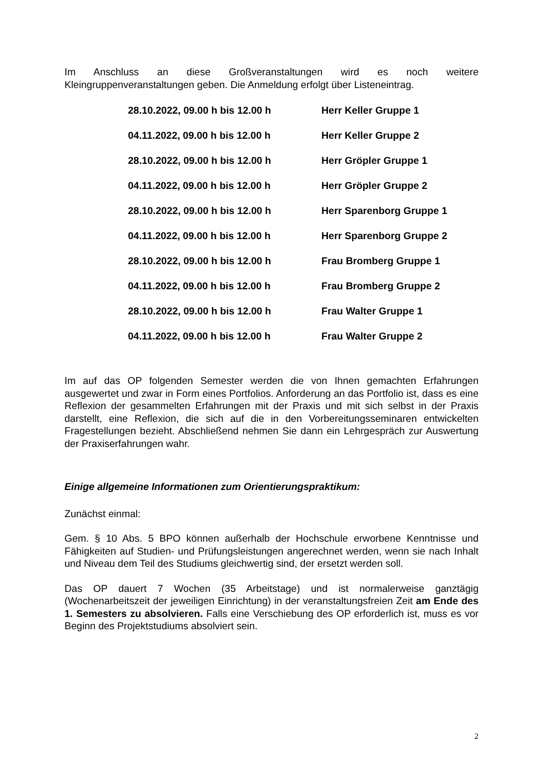Im Anschluss an diese Großveranstaltungen wird es noch weitere Kleingruppenveranstaltungen geben. Die Anmeldung erfolgt über Listeneintrag.
| 28.10.2022, 09.00 h bis 12.00 h | Herr Keller Gruppe 1 |
| 04.11.2022, 09.00 h bis 12.00 h | Herr Keller Gruppe 2 |
| 28.10.2022, 09.00 h bis 12.00 h | Herr Gröpler Gruppe 1 |
| 04.11.2022, 09.00 h bis 12.00 h | Herr Gröpler Gruppe 2 |
| 28.10.2022, 09.00 h bis 12.00 h | Herr Sparenborg Gruppe 1 |
| 04.11.2022, 09.00 h bis 12.00 h | Herr Sparenborg Gruppe 2 |
| 28.10.2022, 09.00 h bis 12.00 h | Frau Bromberg Gruppe 1 |
| 04.11.2022, 09.00 h bis 12.00 h | Frau Bromberg Gruppe 2 |
| 28.10.2022, 09.00 h bis 12.00 h | Frau Walter Gruppe 1 |
| 04.11.2022, 09.00 h bis 12.00 h | Frau Walter Gruppe 2 |
Im auf das OP folgenden Semester werden die von Ihnen gemachten Erfahrungen ausgewertet und zwar in Form eines Portfolios. Anforderung an das Portfolio ist, dass es eine Reflexion der gesammelten Erfahrungen mit der Praxis und mit sich selbst in der Praxis darstellt, eine Reflexion, die sich auf die in den Vorbereitungsseminaren entwickelten Fragestellungen bezieht. Abschließend nehmen Sie dann ein Lehrgespräch zur Auswertung der Praxiserfahrungen wahr.
Einige allgemeine Informationen zum Orientierungspraktikum:
Zunächst einmal:
Gem. § 10 Abs. 5 BPO können außerhalb der Hochschule erworbene Kenntnisse und Fähigkeiten auf Studien- und Prüfungsleistungen angerechnet werden, wenn sie nach Inhalt und Niveau dem Teil des Studiums gleichwertig sind, der ersetzt werden soll.
Das OP dauert 7 Wochen (35 Arbeitstage) und ist normalerweise ganztägig (Wochenarbeitszeit der jeweiligen Einrichtung) in der veranstaltungsfreien Zeit am Ende des 1. Semesters zu absolvieren. Falls eine Verschiebung des OP erforderlich ist, muss es vor Beginn des Projektstudiums absolviert sein.
2